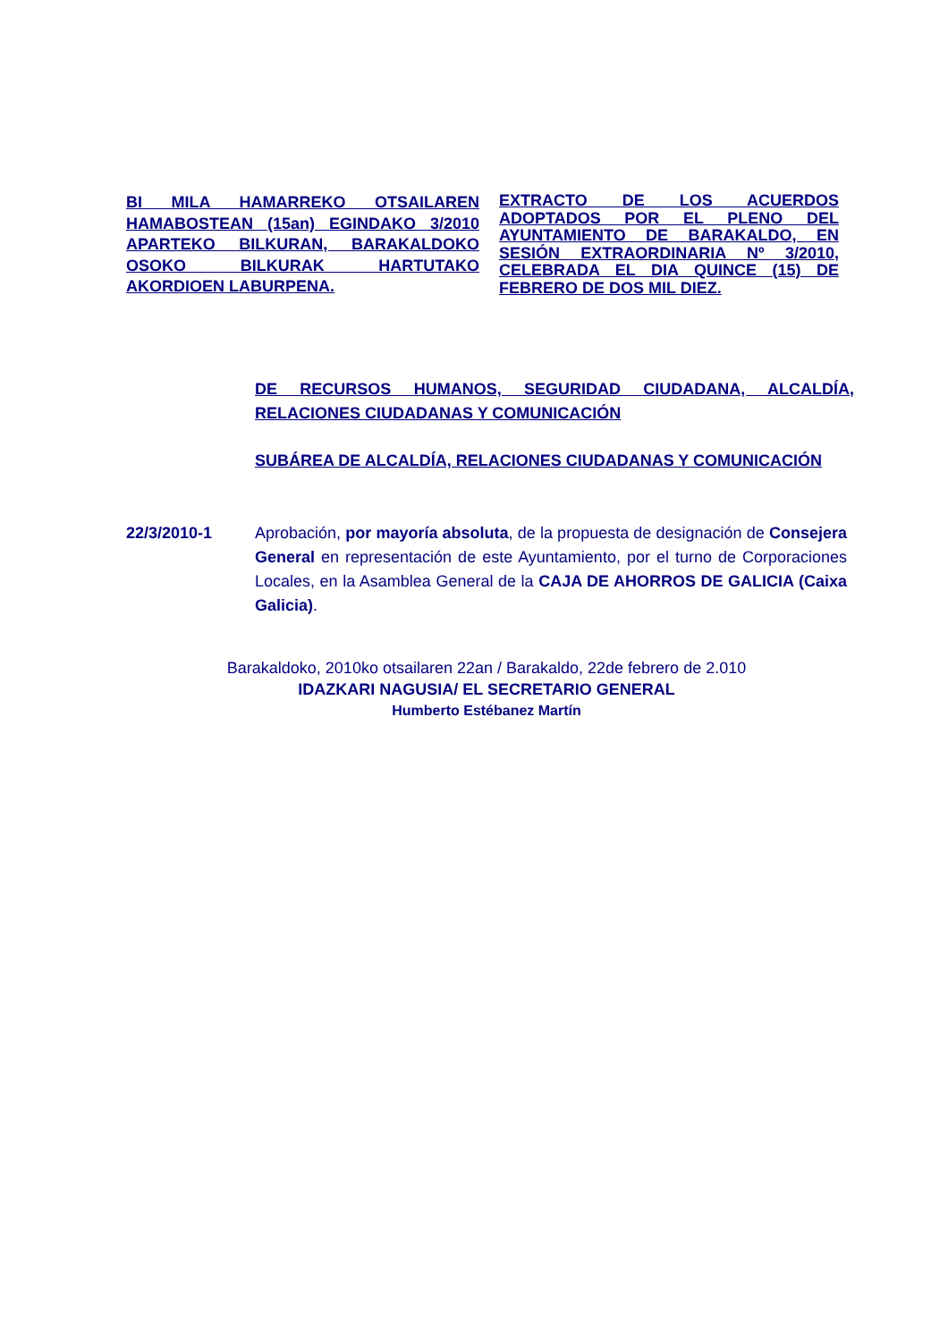BI MILA HAMARREKO OTSAILAREN HAMABOSTEAN (15an) EGINDAKO 3/2010 APARTEKO BILKURAN, BARAKALDOKO OSOKO BILKURAK HARTUTAKO AKORDIOEN LABURPENA.
EXTRACTO DE LOS ACUERDOS ADOPTADOS POR EL PLENO DEL AYUNTAMIENTO DE BARAKALDO, EN SESIÓN EXTRAORDINARIA Nº 3/2010, CELEBRADA EL DIA QUINCE (15) DE FEBRERO DE DOS MIL DIEZ.
DE RECURSOS HUMANOS, SEGURIDAD CIUDADANA, ALCALDÍA, RELACIONES CIUDADANAS Y COMUNICACIÓN
SUBÁREA DE ALCALDÍA, RELACIONES CIUDADANAS Y COMUNICACIÓN
22/3/2010-1 Aprobación, por mayoría absoluta, de la propuesta de designación de Consejera General en representación de este Ayuntamiento, por el turno de Corporaciones Locales, en la Asamblea General de la CAJA DE AHORROS DE GALICIA (Caixa Galicia).
Barakaldoko, 2010ko otsailaren 22an / Barakaldo, 22de febrero de 2.010
IDAZKARI NAGUSIA/ EL SECRETARIO GENERAL
Humberto Estébanez Martín